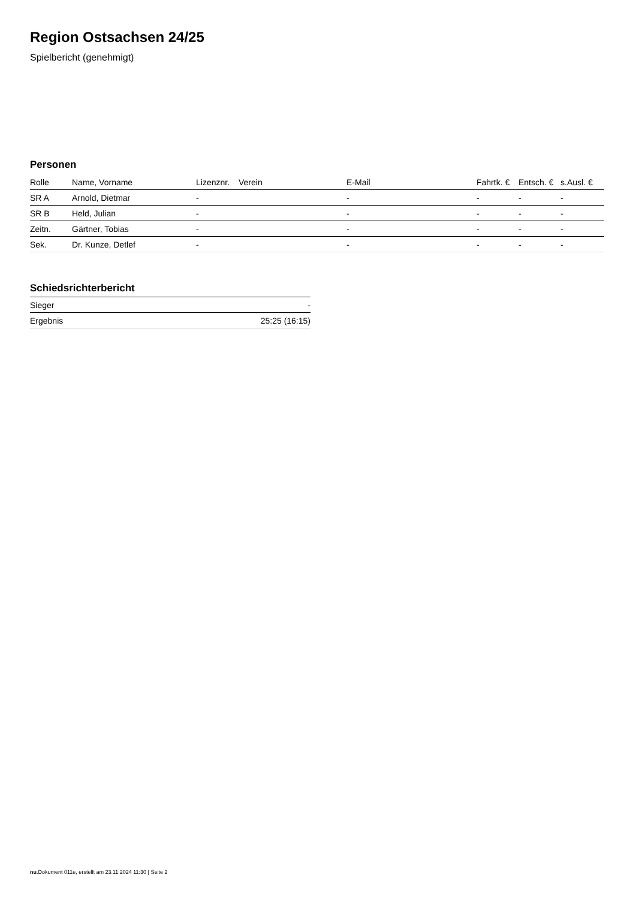Region Ostsachsen 24/25
Spielbericht (genehmigt)
Personen
| Rolle | Name, Vorname | Lizenznr. | Verein | E-Mail | Fahrtk. € | Entsch. € | s.Ausl. € |
| --- | --- | --- | --- | --- | --- | --- | --- |
| SR A | Arnold, Dietmar | - | | - | - | - | - |
| SR B | Held, Julian | - | | - | - | - | - |
| Zeitn. | Gärtner, Tobias | - | | - | - | - | - |
| Sek. | Dr. Kunze, Detlef | - | | - | - | - | - |
Schiedsrichterbericht
| Sieger | - |
| Ergebnis | 25:25 (16:15) |
nu.Dokument 011e, erstellt am 23.11.2024 11:30 | Seite 2